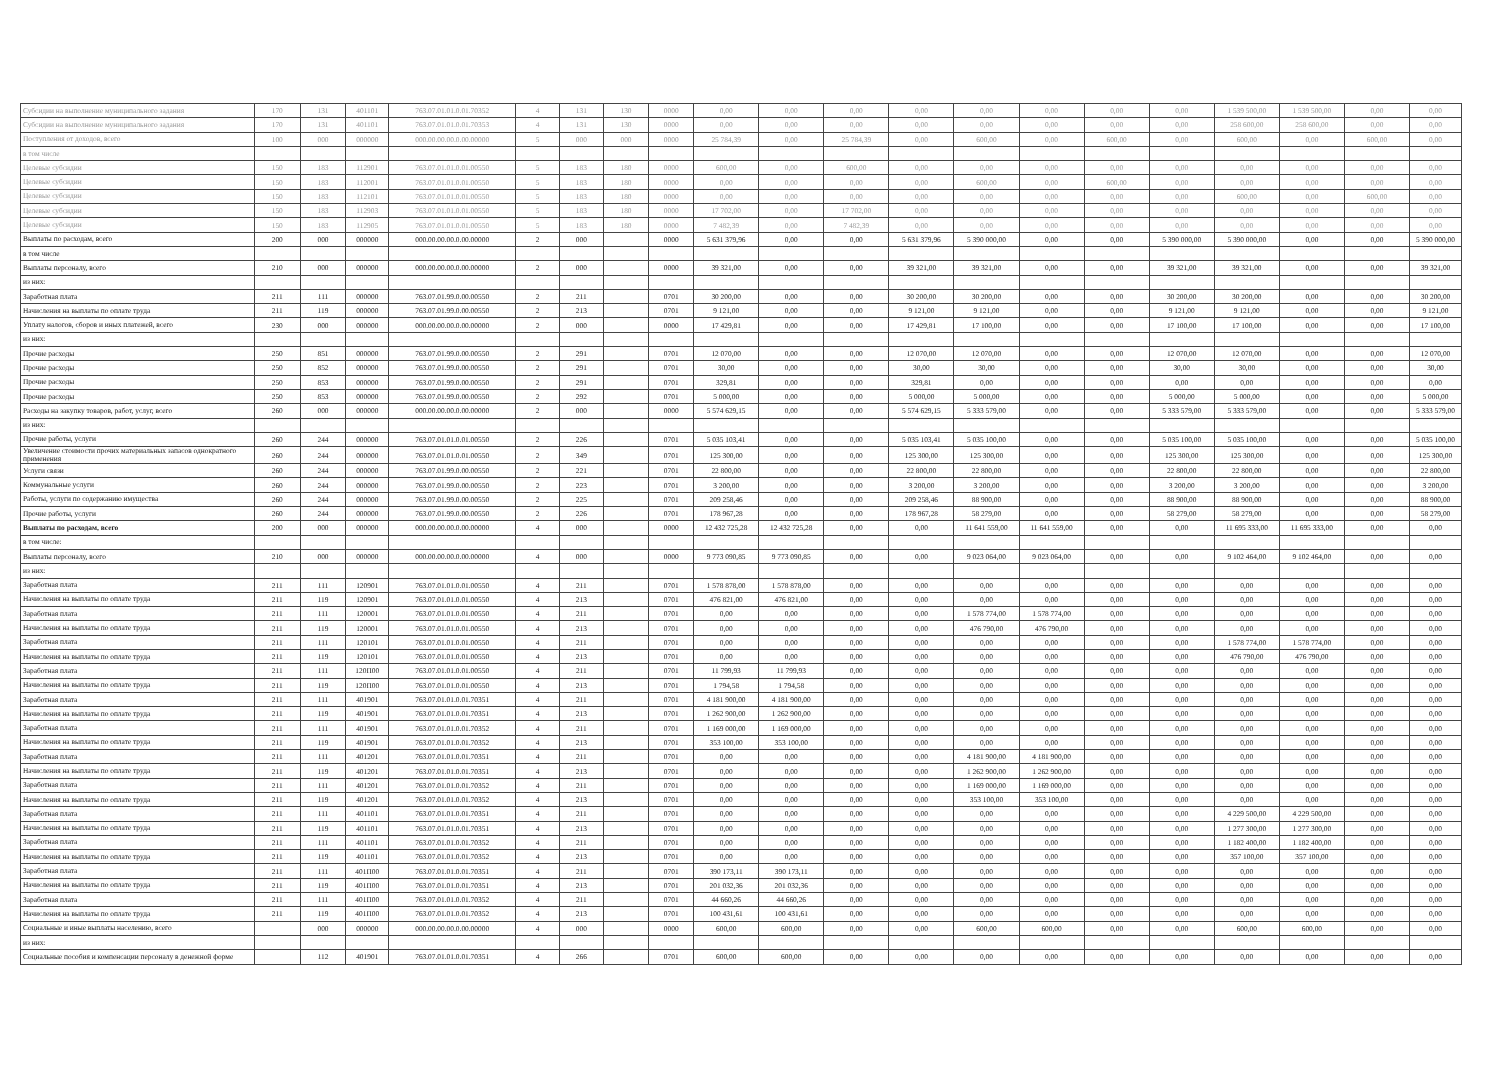| Субсидии на выполнение муниципального задания | 170 | 131 | 401101 | 763.07.01.01.0.01.70352 | 4 | 131 | 130 | 0000 | 0,00 | 0,00 | 0,00 | 0,00 | 0,00 | 0,00 | 0,00 | 0,00 | 1 539 500,00 | 1 539 500,00 | 0,00 | 0,00 |
| Субсидии на выполнение муниципального задания | 170 | 131 | 401101 | 763.07.01.01.0.01.70353 | 4 | 131 | 130 | 0000 | 0,00 | 0,00 | 0,00 | 0,00 | 0,00 | 0,00 | 0,00 | 0,00 | 258 600,00 | 258 600,00 | 0,00 | 0,00 |
| Поступления от доходов, всего | 100 | 000 | 000000 | 000.00.00.00.0.00.00000 | 5 | 000 | 000 | 0000 | 25 784,39 | 0,00 | 25 784,39 | 0,00 | 600,00 | 0,00 | 600,00 | 0,00 | 600,00 | 0,00 | 600,00 | 0,00 |
| в том числе | | | | | | | | | | | | | | | | | | | | |
| Целевые субсидии | 150 | 183 | 112901 | 763.07.01.01.0.01.00550 | 5 | 183 | 180 | 0000 | 600,00 | 0,00 | 600,00 | 0,00 | 0,00 | 0,00 | 0,00 | 0,00 | 0,00 | 0,00 | 0,00 | 0,00 |
| Целевые субсидии | 150 | 183 | 112001 | 763.07.01.01.0.01.00550 | 5 | 183 | 180 | 0000 | 0,00 | 0,00 | 0,00 | 0,00 | 600,00 | 0,00 | 600,00 | 0,00 | 0,00 | 0,00 | 0,00 | 0,00 |
| Целевые субсидии | 150 | 183 | 112101 | 763.07.01.01.0.01.00550 | 5 | 183 | 180 | 0000 | 0,00 | 0,00 | 0,00 | 0,00 | 0,00 | 0,00 | 0,00 | 0,00 | 600,00 | 0,00 | 600,00 | 0,00 |
| Целевые субсидии | 150 | 183 | 112903 | 763.07.01.01.0.01.00550 | 5 | 183 | 180 | 0000 | 17 702,00 | 0,00 | 17 702,00 | 0,00 | 0,00 | 0,00 | 0,00 | 0,00 | 0,00 | 0,00 | 0,00 | 0,00 |
| Целевые субсидии | 150 | 183 | 112905 | 763.07.01.01.0.01.00550 | 5 | 183 | 180 | 0000 | 7 482,39 | 0,00 | 7 482,39 | 0,00 | 0,00 | 0,00 | 0,00 | 0,00 | 0,00 | 0,00 | 0,00 | 0,00 |
| Выплаты по расходам, всего | 200 | 000 | 000000 | 000.00.00.00.0.00.00000 | 2 | 000 | | 0000 | 5 631 379,96 | 0,00 | 0,00 | 5 631 379,96 | 5 390 000,00 | 0,00 | 0,00 | 5 390 000,00 | 5 390 000,00 | 0,00 | 0,00 | 5 390 000,00 |
| в том числе | | | | | | | | | | | | | | | | | | | | |
| Выплаты персоналу, всего | 210 | 000 | 000000 | 000.00.00.00.0.00.00000 | 2 | 000 | | 0000 | 39 321,00 | 0,00 | 0,00 | 39 321,00 | 39 321,00 | 0,00 | 0,00 | 39 321,00 | 39 321,00 | 0,00 | 0,00 | 39 321,00 |
| из них: | | | | | | | | | | | | | | | | | | | | |
| Заработная плата | 211 | 111 | 000000 | 763.07.01.99.0.00.00550 | 2 | 211 | | 0701 | 30 200,00 | 0,00 | 0,00 | 30 200,00 | 30 200,00 | 0,00 | 0,00 | 30 200,00 | 30 200,00 | 0,00 | 0,00 | 30 200,00 |
| Начисления на выплаты по оплате труда | 211 | 119 | 000000 | 763.07.01.99.0.00.00550 | 2 | 213 | | 0701 | 9 121,00 | 0,00 | 0,00 | 9 121,00 | 9 121,00 | 0,00 | 0,00 | 9 121,00 | 9 121,00 | 0,00 | 0,00 | 9 121,00 |
| Уплату налогов, сборов и иных платежей, всего | 230 | 000 | 000000 | 000.00.00.00.0.00.00000 | 2 | 000 | | 0000 | 17 429,81 | 0,00 | 0,00 | 17 429,81 | 17 100,00 | 0,00 | 0,00 | 17 100,00 | 17 100,00 | 0,00 | 0,00 | 17 100,00 |
| из них: | | | | | | | | | | | | | | | | | | | | |
| Прочие расходы | 250 | 851 | 000000 | 763.07.01.99.0.00.00550 | 2 | 291 | | 0701 | 12 070,00 | 0,00 | 0,00 | 12 070,00 | 12 070,00 | 0,00 | 0,00 | 12 070,00 | 12 070,00 | 0,00 | 0,00 | 12 070,00 |
| Прочие расходы | 250 | 852 | 000000 | 763.07.01.99.0.00.00550 | 2 | 291 | | 0701 | 30,00 | 0,00 | 0,00 | 30,00 | 30,00 | 0,00 | 0,00 | 30,00 | 30,00 | 0,00 | 0,00 | 30,00 |
| Прочие расходы | 250 | 853 | 000000 | 763.07.01.99.0.00.00550 | 2 | 291 | | 0701 | 329,81 | 0,00 | 0,00 | 329,81 | 0,00 | 0,00 | 0,00 | 0,00 | 0,00 | 0,00 | 0,00 | 0,00 |
| Прочие расходы | 250 | 853 | 000000 | 763.07.01.99.0.00.00550 | 2 | 292 | | 0701 | 5 000,00 | 0,00 | 0,00 | 5 000,00 | 5 000,00 | 0,00 | 0,00 | 5 000,00 | 5 000,00 | 0,00 | 0,00 | 5 000,00 |
| Расходы на закупку товаров, работ, услуг, всего | 260 | 000 | 000000 | 000.00.00.00.0.00.00000 | 2 | 000 | | 0000 | 5 574 629,15 | 0,00 | 0,00 | 5 574 629,15 | 5 333 579,00 | 0,00 | 0,00 | 5 333 579,00 | 5 333 579,00 | 0,00 | 0,00 | 5 333 579,00 |
| из них: | | | | | | | | | | | | | | | | | | | | |
| Прочие работы, услуги | 260 | 244 | 000000 | 763.07.01.01.0.01.00550 | 2 | 226 | | 0701 | 5 035 103,41 | 0,00 | 0,00 | 5 035 103,41 | 5 035 100,00 | 0,00 | 0,00 | 5 035 100,00 | 5 035 100,00 | 0,00 | 0,00 | 5 035 100,00 |
| Увеличение стоимости прочих материальных запасов однократного применения | 260 | 244 | 000000 | 763.07.01.01.0.01.00550 | 2 | 349 | | 0701 | 125 300,00 | 0,00 | 0,00 | 125 300,00 | 125 300,00 | 0,00 | 0,00 | 125 300,00 | 125 300,00 | 0,00 | 0,00 | 125 300,00 |
| Услуги связи | 260 | 244 | 000000 | 763.07.01.99.0.00.00550 | 2 | 221 | | 0701 | 22 800,00 | 0,00 | 0,00 | 22 800,00 | 22 800,00 | 0,00 | 0,00 | 22 800,00 | 22 800,00 | 0,00 | 0,00 | 22 800,00 |
| Коммунальные услуги | 260 | 244 | 000000 | 763.07.01.99.0.00.00550 | 2 | 223 | | 0701 | 3 200,00 | 0,00 | 0,00 | 3 200,00 | 3 200,00 | 0,00 | 0,00 | 3 200,00 | 3 200,00 | 0,00 | 0,00 | 3 200,00 |
| Работы, услуги по содержанию имущества | 260 | 244 | 000000 | 763.07.01.99.0.00.00550 | 2 | 225 | | 0701 | 209 258,46 | 0,00 | 0,00 | 209 258,46 | 88 900,00 | 0,00 | 0,00 | 88 900,00 | 88 900,00 | 0,00 | 0,00 | 88 900,00 |
| Прочие работы, услуги | 260 | 244 | 000000 | 763.07.01.99.0.00.00550 | 2 | 226 | | 0701 | 178 967,28 | 0,00 | 0,00 | 178 967,28 | 58 279,00 | 0,00 | 0,00 | 58 279,00 | 58 279,00 | 0,00 | 0,00 | 58 279,00 |
| Выплаты по расходам, всего | 200 | 000 | 000000 | 000.00.00.00.0.00.00000 | 4 | 000 | | 0000 | 12 432 725,28 | 12 432 725,28 | 0,00 | 0,00 | 11 641 559,00 | 11 641 559,00 | 0,00 | 0,00 | 11 695 333,00 | 11 695 333,00 | 0,00 | 0,00 |
| в том числе: | | | | | | | | | | | | | | | | | | | | |
| Выплаты персоналу, всего | 210 | 000 | 000000 | 000.00.00.00.0.00.00000 | 4 | 000 | | 0000 | 9 773 090,85 | 9 773 090,85 | 0,00 | 0,00 | 9 023 064,00 | 9 023 064,00 | 0,00 | 0,00 | 9 102 464,00 | 9 102 464,00 | 0,00 | 0,00 |
| из них: | | | | | | | | | | | | | | | | | | | | |
| Заработная плата | 211 | 111 | 120901 | 763.07.01.01.0.01.00550 | 4 | 211 | | 0701 | 1 578 878,00 | 1 578 878,00 | 0,00 | 0,00 | 0,00 | 0,00 | 0,00 | 0,00 | 0,00 | 0,00 | 0,00 | 0,00 |
| Начисления на выплаты по оплате труда | 211 | 119 | 120901 | 763.07.01.01.0.01.00550 | 4 | 213 | | 0701 | 476 821,00 | 476 821,00 | 0,00 | 0,00 | 0,00 | 0,00 | 0,00 | 0,00 | 0,00 | 0,00 | 0,00 | 0,00 |
| Заработная плата | 211 | 111 | 120001 | 763.07.01.01.0.01.00550 | 4 | 211 | | 0701 | 0,00 | 0,00 | 0,00 | 0,00 | 1 578 774,00 | 1 578 774,00 | 0,00 | 0,00 | 0,00 | 0,00 | 0,00 | 0,00 |
| Начисления на выплаты по оплате труда | 211 | 119 | 120001 | 763.07.01.01.0.01.00550 | 4 | 213 | | 0701 | 0,00 | 0,00 | 0,00 | 0,00 | 476 790,00 | 476 790,00 | 0,00 | 0,00 | 0,00 | 0,00 | 0,00 | 0,00 |
| Заработная плата | 211 | 111 | 120101 | 763.07.01.01.0.01.00550 | 4 | 211 | | 0701 | 0,00 | 0,00 | 0,00 | 0,00 | 0,00 | 0,00 | 0,00 | 0,00 | 1 578 774,00 | 1 578 774,00 | 0,00 | 0,00 |
| Начисления на выплаты по оплате труда | 211 | 119 | 120101 | 763.07.01.01.0.01.00550 | 4 | 213 | | 0701 | 0,00 | 0,00 | 0,00 | 0,00 | 0,00 | 0,00 | 0,00 | 0,00 | 476 790,00 | 476 790,00 | 0,00 | 0,00 |
| Заработная плата | 211 | 111 | 120П00 | 763.07.01.01.0.01.00550 | 4 | 211 | | 0701 | 11 799,93 | 11 799,93 | 0,00 | 0,00 | 0,00 | 0,00 | 0,00 | 0,00 | 0,00 | 0,00 | 0,00 | 0,00 |
| Начисления на выплаты по оплате труда | 211 | 119 | 120П00 | 763.07.01.01.0.01.00550 | 4 | 213 | | 0701 | 1 794,58 | 1 794,58 | 0,00 | 0,00 | 0,00 | 0,00 | 0,00 | 0,00 | 0,00 | 0,00 | 0,00 | 0,00 |
| Заработная плата | 211 | 111 | 401901 | 763.07.01.01.0.01.70351 | 4 | 211 | | 0701 | 4 181 900,00 | 4 181 900,00 | 0,00 | 0,00 | 0,00 | 0,00 | 0,00 | 0,00 | 0,00 | 0,00 | 0,00 | 0,00 |
| Начисления на выплаты по оплате труда | 211 | 119 | 401901 | 763.07.01.01.0.01.70351 | 4 | 213 | | 0701 | 1 262 900,00 | 1 262 900,00 | 0,00 | 0,00 | 0,00 | 0,00 | 0,00 | 0,00 | 0,00 | 0,00 | 0,00 | 0,00 |
| Заработная плата | 211 | 111 | 401901 | 763.07.01.01.0.01.70352 | 4 | 211 | | 0701 | 1 169 000,00 | 1 169 000,00 | 0,00 | 0,00 | 0,00 | 0,00 | 0,00 | 0,00 | 0,00 | 0,00 | 0,00 | 0,00 |
| Начисления на выплаты по оплате труда | 211 | 119 | 401901 | 763.07.01.01.0.01.70352 | 4 | 213 | | 0701 | 353 100,00 | 353 100,00 | 0,00 | 0,00 | 0,00 | 0,00 | 0,00 | 0,00 | 0,00 | 0,00 | 0,00 | 0,00 |
| Заработная плата | 211 | 111 | 401201 | 763.07.01.01.0.01.70351 | 4 | 211 | | 0701 | 0,00 | 0,00 | 0,00 | 0,00 | 4 181 900,00 | 4 181 900,00 | 0,00 | 0,00 | 0,00 | 0,00 | 0,00 | 0,00 |
| Начисления на выплаты по оплате труда | 211 | 119 | 401201 | 763.07.01.01.0.01.70351 | 4 | 213 | | 0701 | 0,00 | 0,00 | 0,00 | 0,00 | 1 262 900,00 | 1 262 900,00 | 0,00 | 0,00 | 0,00 | 0,00 | 0,00 | 0,00 |
| Заработная плата | 211 | 111 | 401201 | 763.07.01.01.0.01.70352 | 4 | 211 | | 0701 | 0,00 | 0,00 | 0,00 | 0,00 | 1 169 000,00 | 1 169 000,00 | 0,00 | 0,00 | 0,00 | 0,00 | 0,00 | 0,00 |
| Начисления на выплаты по оплате труда | 211 | 119 | 401201 | 763.07.01.01.0.01.70352 | 4 | 213 | | 0701 | 0,00 | 0,00 | 0,00 | 0,00 | 353 100,00 | 353 100,00 | 0,00 | 0,00 | 0,00 | 0,00 | 0,00 | 0,00 |
| Заработная плата | 211 | 111 | 401101 | 763.07.01.01.0.01.70351 | 4 | 211 | | 0701 | 0,00 | 0,00 | 0,00 | 0,00 | 0,00 | 0,00 | 0,00 | 0,00 | 4 229 500,00 | 4 229 500,00 | 0,00 | 0,00 |
| Начисления на выплаты по оплате труда | 211 | 119 | 401101 | 763.07.01.01.0.01.70351 | 4 | 213 | | 0701 | 0,00 | 0,00 | 0,00 | 0,00 | 0,00 | 0,00 | 0,00 | 0,00 | 1 277 300,00 | 1 277 300,00 | 0,00 | 0,00 |
| Заработная плата | 211 | 111 | 401101 | 763.07.01.01.0.01.70352 | 4 | 211 | | 0701 | 0,00 | 0,00 | 0,00 | 0,00 | 0,00 | 0,00 | 0,00 | 0,00 | 1 182 400,00 | 1 182 400,00 | 0,00 | 0,00 |
| Начисления на выплаты по оплате труда | 211 | 119 | 401101 | 763.07.01.01.0.01.70352 | 4 | 213 | | 0701 | 0,00 | 0,00 | 0,00 | 0,00 | 0,00 | 0,00 | 0,00 | 0,00 | 357 100,00 | 357 100,00 | 0,00 | 0,00 |
| Заработная плата | 211 | 111 | 401П00 | 763.07.01.01.0.01.70351 | 4 | 211 | | 0701 | 390 173,11 | 390 173,11 | 0,00 | 0,00 | 0,00 | 0,00 | 0,00 | 0,00 | 0,00 | 0,00 | 0,00 | 0,00 |
| Начисления на выплаты по оплате труда | 211 | 119 | 401П00 | 763.07.01.01.0.01.70351 | 4 | 213 | | 0701 | 201 032,36 | 201 032,36 | 0,00 | 0,00 | 0,00 | 0,00 | 0,00 | 0,00 | 0,00 | 0,00 | 0,00 | 0,00 |
| Заработная плата | 211 | 111 | 401П00 | 763.07.01.01.0.01.70352 | 4 | 211 | | 0701 | 44 660,26 | 44 660,26 | 0,00 | 0,00 | 0,00 | 0,00 | 0,00 | 0,00 | 0,00 | 0,00 | 0,00 | 0,00 |
| Начисления на выплаты по оплате труда | 211 | 119 | 401П00 | 763.07.01.01.0.01.70352 | 4 | 213 | | 0701 | 100 431,61 | 100 431,61 | 0,00 | 0,00 | 0,00 | 0,00 | 0,00 | 0,00 | 0,00 | 0,00 | 0,00 | 0,00 |
| Социальные и иные выплаты населению, всего | | 000 | 000000 | 000.00.00.00.0.00.00000 | 4 | 000 | | 0000 | 600,00 | 600,00 | 0,00 | 0,00 | 600,00 | 600,00 | 0,00 | 0,00 | 600,00 | 600,00 | 0,00 | 0,00 |
| из них: | | | | | | | | | | | | | | | | | | | | |
| Социальные пособия и компенсации персоналу в денежной форме | | 112 | 401901 | 763.07.01.01.0.01.70351 | 4 | 266 | | 0701 | 600,00 | 600,00 | 0,00 | 0,00 | 0,00 | 0,00 | 0,00 | 0,00 | 0,00 | 0,00 | 0,00 | 0,00 |